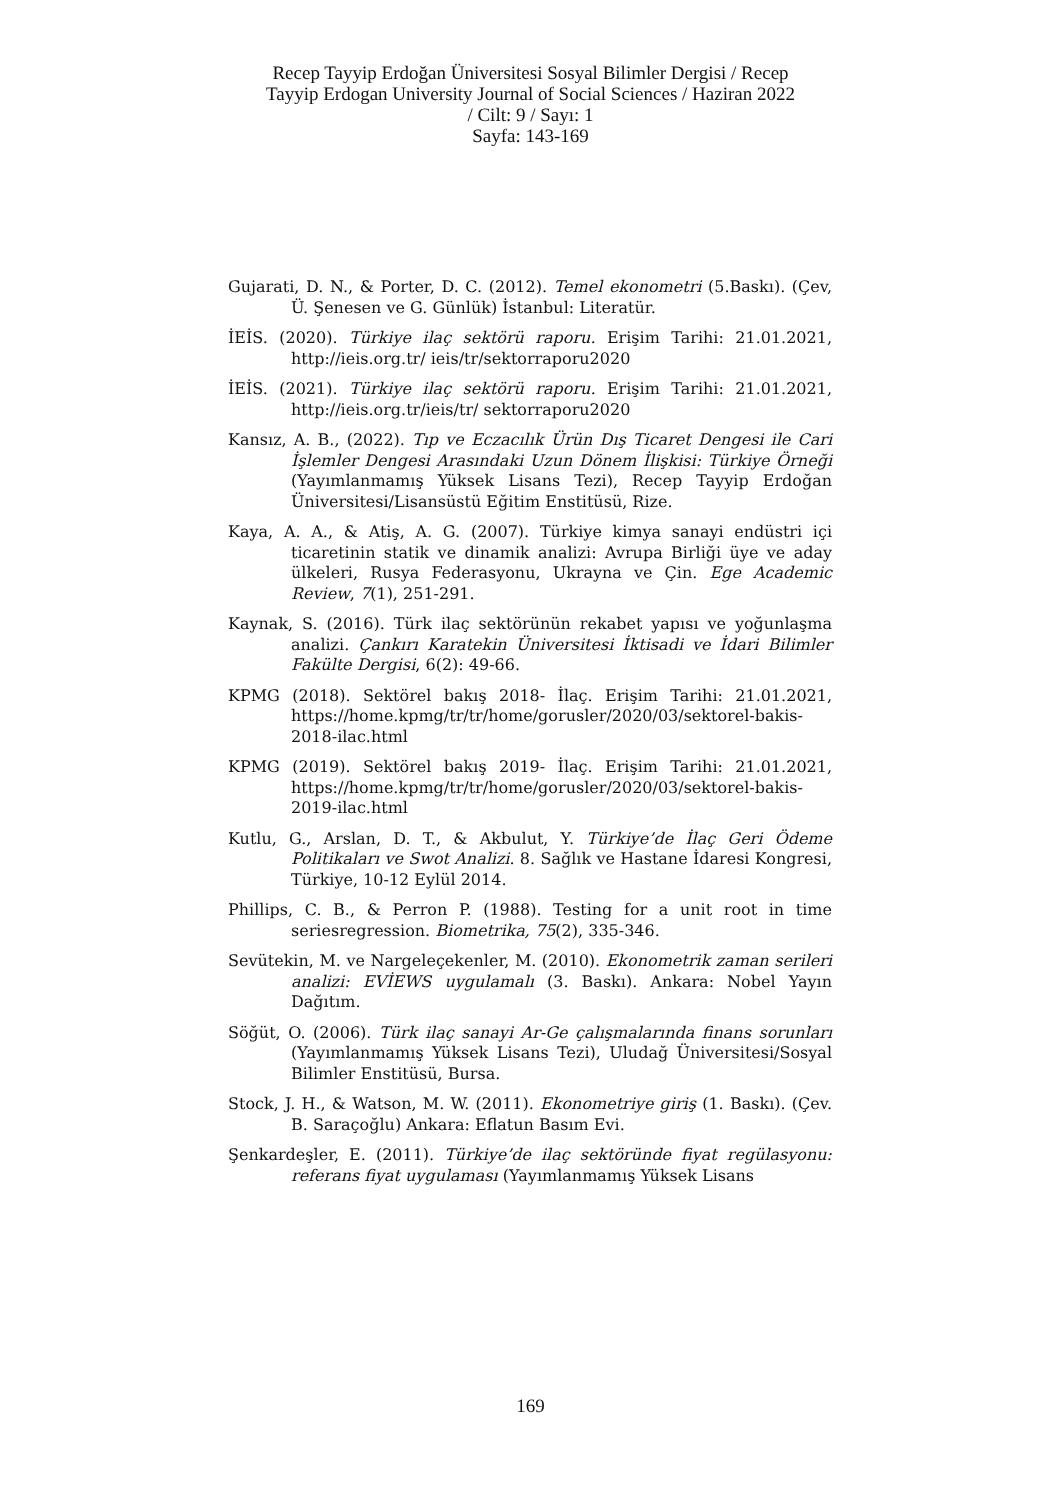Recep Tayyip Erdoğan Üniversitesi Sosyal Bilimler Dergisi / Recep
Tayyip Erdogan University Journal of Social Sciences / Haziran 2022
/ Cilt: 9 / Sayı: 1
Sayfa: 143-169
Gujarati, D. N., & Porter, D. C. (2012). Temel ekonometri (5.Baskı). (Çev, Ü. Şenesen ve G. Günlük) İstanbul: Literatür.
İEİS. (2020). Türkiye ilaç sektörü raporu. Erişim Tarihi: 21.01.2021, http://ieis.org.tr/ ieis/tr/sektorraporu2020
İEİS. (2021). Türkiye ilaç sektörü raporu. Erişim Tarihi: 21.01.2021, http://ieis.org.tr/ieis/tr/ sektorraporu2020
Kansız, A. B., (2022). Tıp ve Eczacılık Ürün Dış Ticaret Dengesi ile Cari İşlemler Dengesi Arasındaki Uzun Dönem İlişkisi: Türkiye Örneği (Yayımlanmamış Yüksek Lisans Tezi), Recep Tayyip Erdoğan Üniversitesi/Lisansüstü Eğitim Enstitüsü, Rize.
Kaya, A. A., & Atiş, A. G. (2007). Türkiye kimya sanayi endüstri içi ticaretinin statik ve dinamik analizi: Avrupa Birliği üye ve aday ülkeleri, Rusya Federasyonu, Ukrayna ve Çin. Ege Academic Review, 7(1), 251-291.
Kaynak, S. (2016). Türk ilaç sektörünün rekabet yapısı ve yoğunlaşma analizi. Çankırı Karatekin Üniversitesi İktisadi ve İdari Bilimler Fakülte Dergisi, 6(2): 49-66.
KPMG (2018). Sektörel bakış 2018- İlaç. Erişim Tarihi: 21.01.2021, https://home.kpmg/tr/tr/home/gorusler/2020/03/sektorel-bakis-2018-ilac.html
KPMG (2019). Sektörel bakış 2019- İlaç. Erişim Tarihi: 21.01.2021, https://home.kpmg/tr/tr/home/gorusler/2020/03/sektorel-bakis-2019-ilac.html
Kutlu, G., Arslan, D. T., & Akbulut, Y. Türkiye’de İlaç Geri Ödeme Politikaları ve Swot Analizi. 8. Sağlık ve Hastane İdaresi Kongresi, Türkiye, 10-12 Eylül 2014.
Phillips, C. B., & Perron P. (1988). Testing for a unit root in time seriesregression. Biometrika, 75(2), 335-346.
Sevütekin, M. ve Nargeleçekenler, M. (2010). Ekonometrik zaman serileri analizi: EVİEWS uygulamalı (3. Baskı). Ankara: Nobel Yayın Dağıtım.
Söğüt, O. (2006). Türk ilaç sanayi Ar-Ge çalışmalarında finans sorunları (Yayımlanmamış Yüksek Lisans Tezi), Uludağ Üniversitesi/Sosyal Bilimler Enstitüsü, Bursa.
Stock, J. H., & Watson, M. W. (2011). Ekonometriye giriş (1. Baskı). (Çev. B. Saraçoğlu) Ankara: Eflatun Basım Evi.
Şenkardeşler, E. (2011). Türkiye’de ilaç sektöründe fiyat regülasyonu: referans fiyat uygulaması (Yayımlanmamış Yüksek Lisans
169